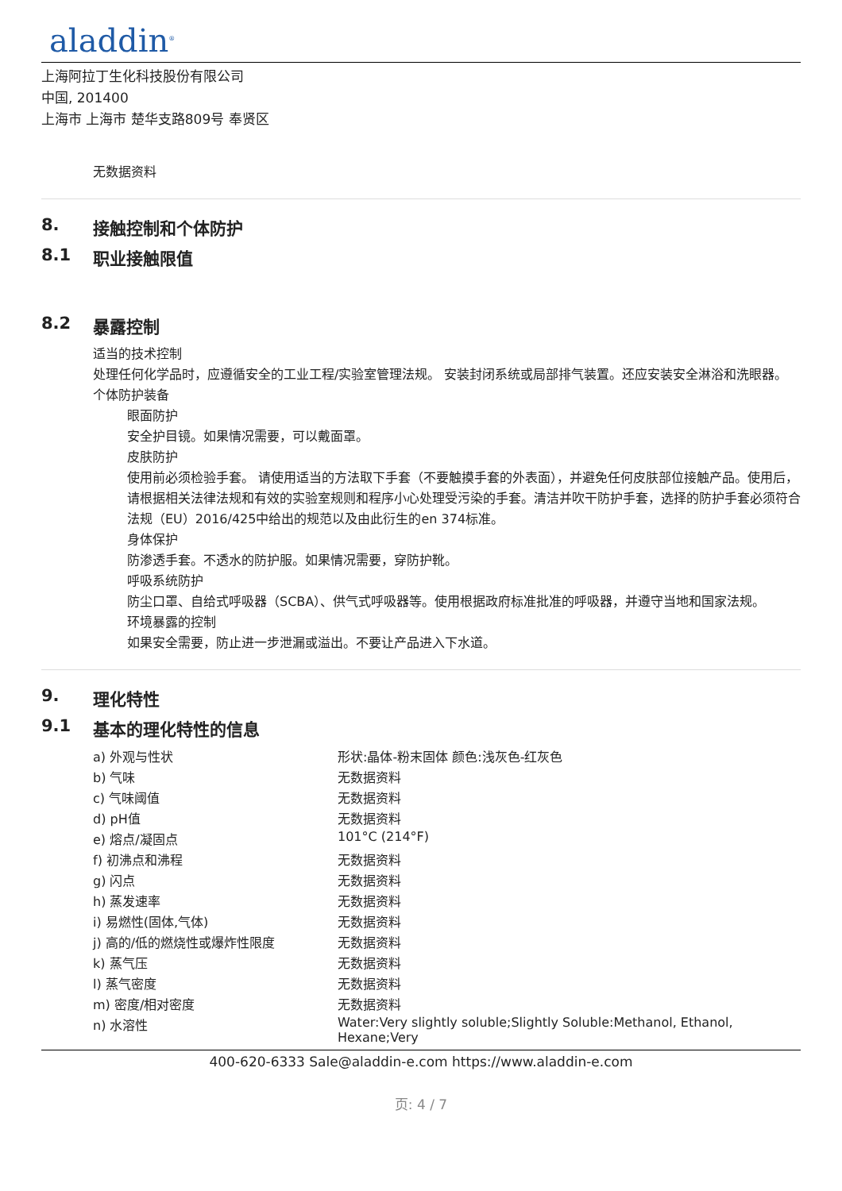aladdin<sup>®</sup>
上海阿拉丁生化科技股份有限公司
中国, 201400
上海市 上海市 楚华支路809号 奉贤区
无数据资料
8. 接触控制和个体防护
8.1 职业接触限值
8.2 暴露控制
适当的技术控制
处理任何化学品时，应遵循安全的工业工程/实验室管理法规。 安装封闭系统或局部排气装置。还应安装安全淋浴和洗眼器。
个体防护装备
眼面防护
安全护目镜。如果情况需要，可以戴面罩。
皮肤防护
使用前必须检验手套。 请使用适当的方法取下手套（不要触摸手套的外表面），并避免任何皮肤部位接触产品。使用后，请根据相关法律法规和有效的实验室规则和程序小心处理受污染的手套。清洁并吹干防护手套，选择的防护手套必须符合法规（EU）2016/425中给出的规范以及由此衍生的en 374标准。
身体保护
防渗透手套。不透水的防护服。如果情况需要，穿防护靴。
呼吸系统防护
防尘口罩、自给式呼吸器（SCBA）、供气式呼吸器等。使用根据政府标准批准的呼吸器，并遵守当地和国家法规。
环境暴露的控制
如果安全需要，防止进一步泄漏或溢出。不要让产品进入下水道。
9. 理化特性
9.1 基本的理化特性的信息
| a) 外观与性状 | 形状:晶体-粉末固体 颜色:浅灰色-红灰色 |
| b) 气味 | 无数据资料 |
| c) 气味阈值 | 无数据资料 |
| d) pH值 | 无数据资料 |
| e) 熔点/凝固点 | 101°C (214°F) |
| f) 初沸点和沸程 | 无数据资料 |
| g) 闪点 | 无数据资料 |
| h) 蒸发速率 | 无数据资料 |
| i) 易燃性(固体,气体) | 无数据资料 |
| j) 高的/低的燃烧性或爆炸性限度 | 无数据资料 |
| k) 蒸气压 | 无数据资料 |
| l) 蒸气密度 | 无数据资料 |
| m) 密度/相对密度 | 无数据资料 |
| n) 水溶性 | Water:Very slightly soluble;Slightly Soluble:Methanol, Ethanol, Hexane;Very |
400-620-6333 Sale@aladdin-e.com https://www.aladdin-e.com
页: 4 / 7